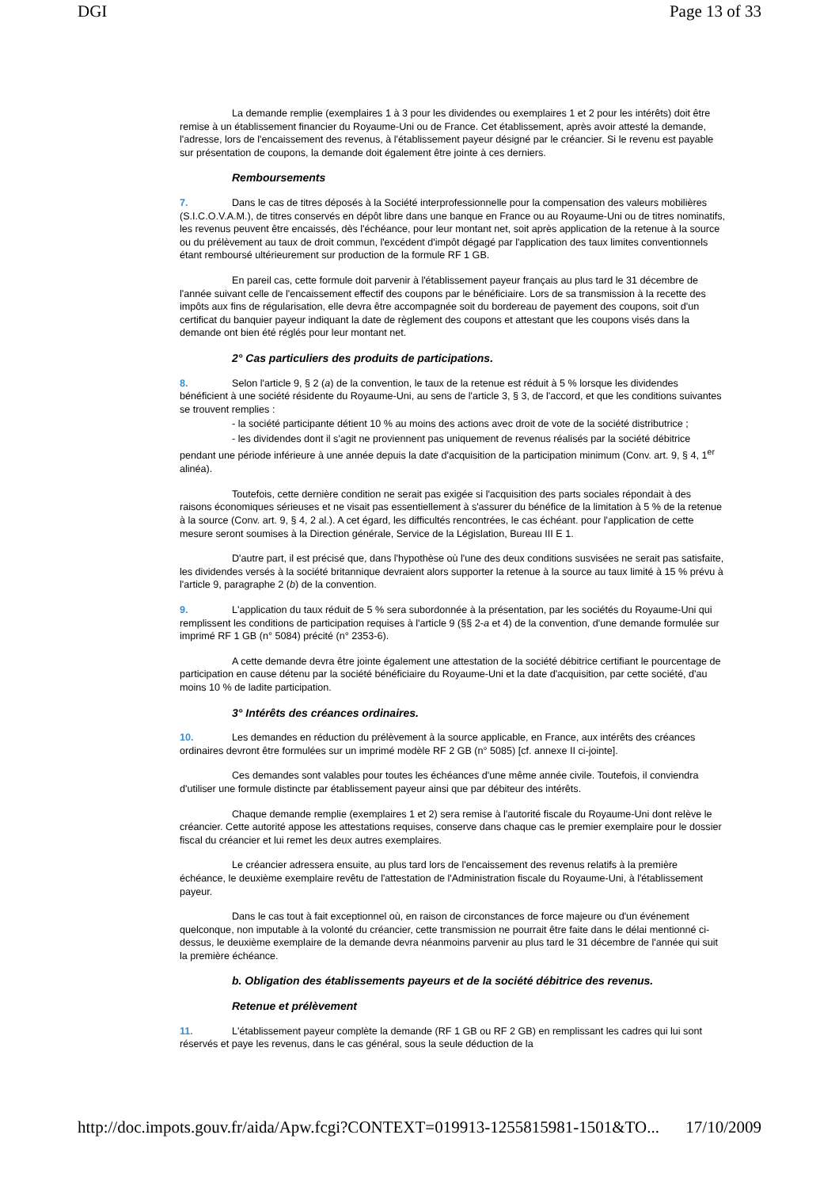DGI Page 13 of 33
La demande remplie (exemplaires 1 à 3 pour les dividendes ou exemplaires 1 et 2 pour les intérêts) doit être remise à un établissement financier du Royaume-Uni ou de France. Cet établissement, après avoir attesté la demande, l'adresse, lors de l'encaissement des revenus, à l'établissement payeur désigné par le créancier. Si le revenu est payable sur présentation de coupons, la demande doit également être jointe à ces derniers.
Remboursements
7. Dans le cas de titres déposés à la Société interprofessionnelle pour la compensation des valeurs mobilières (S.I.C.O.V.A.M.), de titres conservés en dépôt libre dans une banque en France ou au Royaume-Uni ou de titres nominatifs, les revenus peuvent être encaissés, dès l'échéance, pour leur montant net, soit après application de la retenue à la source ou du prélèvement au taux de droit commun, l'excédent d'impôt dégagé par l'application des taux limites conventionnels étant remboursé ultérieurement sur production de la formule RF 1 GB.
En pareil cas, cette formule doit parvenir à l'établissement payeur français au plus tard le 31 décembre de l'année suivant celle de l'encaissement effectif des coupons par le bénéficiaire. Lors de sa transmission à la recette des impôts aux fins de régularisation, elle devra être accompagnée soit du bordereau de payement des coupons, soit d'un certificat du banquier payeur indiquant la date de règlement des coupons et attestant que les coupons visés dans la demande ont bien été réglés pour leur montant net.
2° Cas particuliers des produits de participations.
8. Selon l'article 9, § 2 (a) de la convention, le taux de la retenue est réduit à 5 % lorsque les dividendes bénéficient à une société résidente du Royaume-Uni, au sens de l'article 3, § 3, de l'accord, et que les conditions suivantes se trouvent remplies :
- la société participante détient 10 % au moins des actions avec droit de vote de la société distributrice ;
- les dividendes dont il s'agit ne proviennent pas uniquement de revenus réalisés par la société débitrice pendant une période inférieure à une année depuis la date d'acquisition de la participation minimum (Conv. art. 9, § 4, 1<sup>er</sup> alinéa).
Toutefois, cette dernière condition ne serait pas exigée si l'acquisition des parts sociales répondait à des raisons économiques sérieuses et ne visait pas essentiellement à s'assurer du bénéfice de la limitation à 5 % de la retenue à la source (Conv. art. 9, § 4, 2 al.). A cet égard, les difficultés rencontrées, le cas échéant. pour l'application de cette mesure seront soumises à la Direction générale, Service de la Législation, Bureau III E 1.
D'autre part, il est précisé que, dans l'hypothèse où l'une des deux conditions susvisées ne serait pas satisfaite, les dividendes versés à la société britannique devraient alors supporter la retenue à la source au taux limité à 15 % prévu à l'article 9, paragraphe 2 (b) de la convention.
9. L'application du taux réduit de 5 % sera subordonnée à la présentation, par les sociétés du Royaume-Uni qui remplissent les conditions de participation requises à l'article 9 (§§ 2-a et 4) de la convention, d'une demande formulée sur imprimé RF 1 GB (n° 5084) précité (n° 2353-6).
A cette demande devra être jointe également une attestation de la société débitrice certifiant le pourcentage de participation en cause détenu par la société bénéficiaire du Royaume-Uni et la date d'acquisition, par cette société, d'au moins 10 % de ladite participation.
3° Intérêts des créances ordinaires.
10. Les demandes en réduction du prélèvement à la source applicable, en France, aux intérêts des créances ordinaires devront être formulées sur un imprimé modèle RF 2 GB (n° 5085) [cf. annexe II ci-jointe].
Ces demandes sont valables pour toutes les échéances d'une même année civile. Toutefois, il conviendra d'utiliser une formule distincte par établissement payeur ainsi que par débiteur des intérêts.
Chaque demande remplie (exemplaires 1 et 2) sera remise à l'autorité fiscale du Royaume-Uni dont relève le créancier. Cette autorité appose les attestations requises, conserve dans chaque cas le premier exemplaire pour le dossier fiscal du créancier et lui remet les deux autres exemplaires.
Le créancier adressera ensuite, au plus tard lors de l'encaissement des revenus relatifs à la première échéance, le deuxième exemplaire revêtu de l'attestation de l'Administration fiscale du Royaume-Uni, à l'établissement payeur.
Dans le cas tout à fait exceptionnel où, en raison de circonstances de force majeure ou d'un événement quelconque, non imputable à la volonté du créancier, cette transmission ne pourrait être faite dans le délai mentionné ci-dessus, le deuxième exemplaire de la demande devra néanmoins parvenir au plus tard le 31 décembre de l'année qui suit la première échéance.
b. Obligation des établissements payeurs et de la société débitrice des revenus.
Retenue et prélèvement
11. L'établissement payeur complète la demande (RF 1 GB ou RF 2 GB) en remplissant les cadres qui lui sont réservés et paye les revenus, dans le cas général, sous la seule déduction de la
http://doc.impots.gouv.fr/aida/Apw.fcgi?CONTEXT=019913-1255815981-1501&TO... 17/10/2009